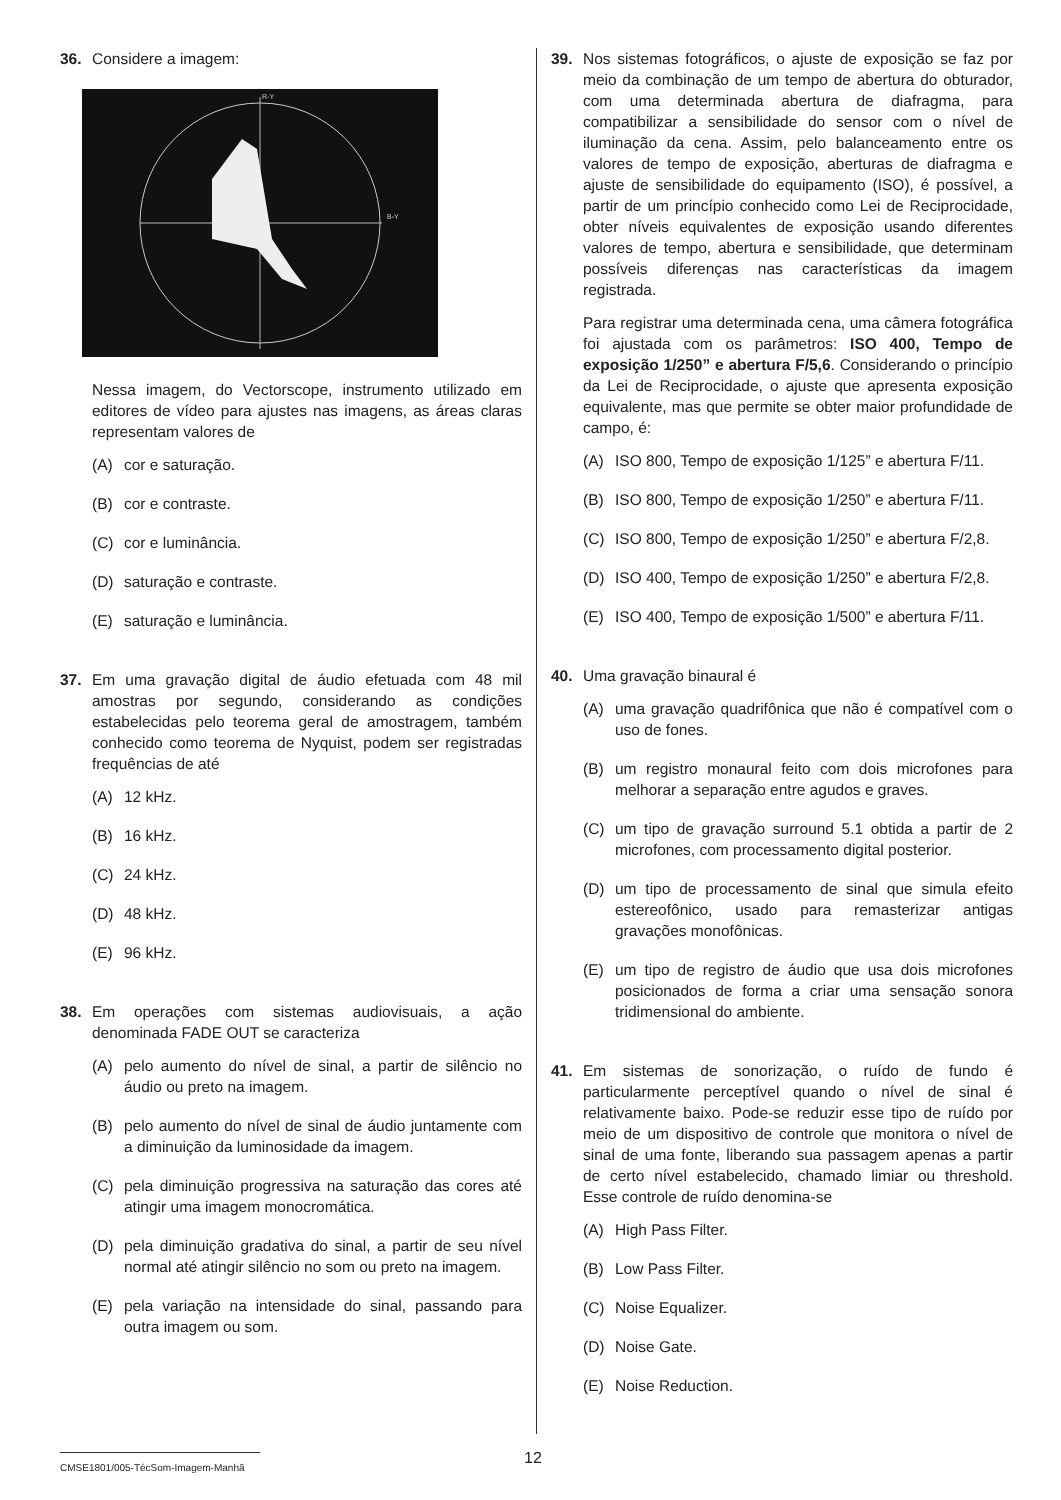36. Considere a imagem:
R-Y
B-Y
Nessa imagem, do Vectorscope, instrumento utilizado em editores de vídeo para ajustes nas imagens, as áreas claras representam valores de
(A) cor e saturação.
(B) cor e contraste.
(C) cor e luminância.
(D) saturação e contraste.
(E) saturação e luminância.
37. Em uma gravação digital de áudio efetuada com 48 mil amostras por segundo, considerando as condições estabelecidas pelo teorema geral de amostragem, também conhecido como teorema de Nyquist, podem ser registradas frequências de até
(A) 12 kHz.
(B) 16 kHz.
(C) 24 kHz.
(D) 48 kHz.
(E) 96 kHz.
38. Em operações com sistemas audiovisuais, a ação denominada FADE OUT se caracteriza
(A) pelo aumento do nível de sinal, a partir de silêncio no áudio ou preto na imagem.
(B) pelo aumento do nível de sinal de áudio juntamente com a diminuição da luminosidade da imagem.
(C) pela diminuição progressiva na saturação das cores até atingir uma imagem monocromática.
(D) pela diminuição gradativa do sinal, a partir de seu nível normal até atingir silêncio no som ou preto na imagem.
(E) pela variação na intensidade do sinal, passando para outra imagem ou som.
39. Nos sistemas fotográficos, o ajuste de exposição se faz por meio da combinação de um tempo de abertura do obturador, com uma determinada abertura de diafragma, para compatibilizar a sensibilidade do sensor com o nível de iluminação da cena. Assim, pelo balanceamento entre os valores de tempo de exposição, aberturas de diafragma e ajuste de sensibilidade do equipamento (ISO), é possível, a partir de um princípio conhecido como Lei de Reciprocidade, obter níveis equivalentes de exposição usando diferentes valores de tempo, abertura e sensibilidade, que determinam possíveis diferenças nas características da imagem registrada.
Para registrar uma determinada cena, uma câmera fotográfica foi ajustada com os parâmetros: ISO 400, Tempo de exposição 1/250” e abertura F/5,6. Considerando o princípio da Lei de Reciprocidade, o ajuste que apresenta exposição equivalente, mas que permite se obter maior profundidade de campo, é:
(A) ISO 800, Tempo de exposição 1/125” e abertura F/11.
(B) ISO 800, Tempo de exposição 1/250” e abertura F/11.
(C) ISO 800, Tempo de exposição 1/250” e abertura F/2,8.
(D) ISO 400, Tempo de exposição 1/250” e abertura F/2,8.
(E) ISO 400, Tempo de exposição 1/500” e abertura F/11.
40. Uma gravação binaural é
(A) uma gravação quadrifônica que não é compatível com o uso de fones.
(B) um registro monaural feito com dois microfones para melhorar a separação entre agudos e graves.
(C) um tipo de gravação surround 5.1 obtida a partir de 2 microfones, com processamento digital posterior.
(D) um tipo de processamento de sinal que simula efeito estereofônico, usado para remasterizar antigas gravações monofônicas.
(E) um tipo de registro de áudio que usa dois microfones posicionados de forma a criar uma sensação sonora tridimensional do ambiente.
41. Em sistemas de sonorização, o ruído de fundo é particularmente perceptível quando o nível de sinal é relativamente baixo. Pode-se reduzir esse tipo de ruído por meio de um dispositivo de controle que monitora o nível de sinal de uma fonte, liberando sua passagem apenas a partir de certo nível estabelecido, chamado limiar ou threshold. Esse controle de ruído denomina-se
(A) High Pass Filter.
(B) Low Pass Filter.
(C) Noise Equalizer.
(D) Noise Gate.
(E) Noise Reduction.
CMSE1801/005-TécSom-Imagem-Manhã 12